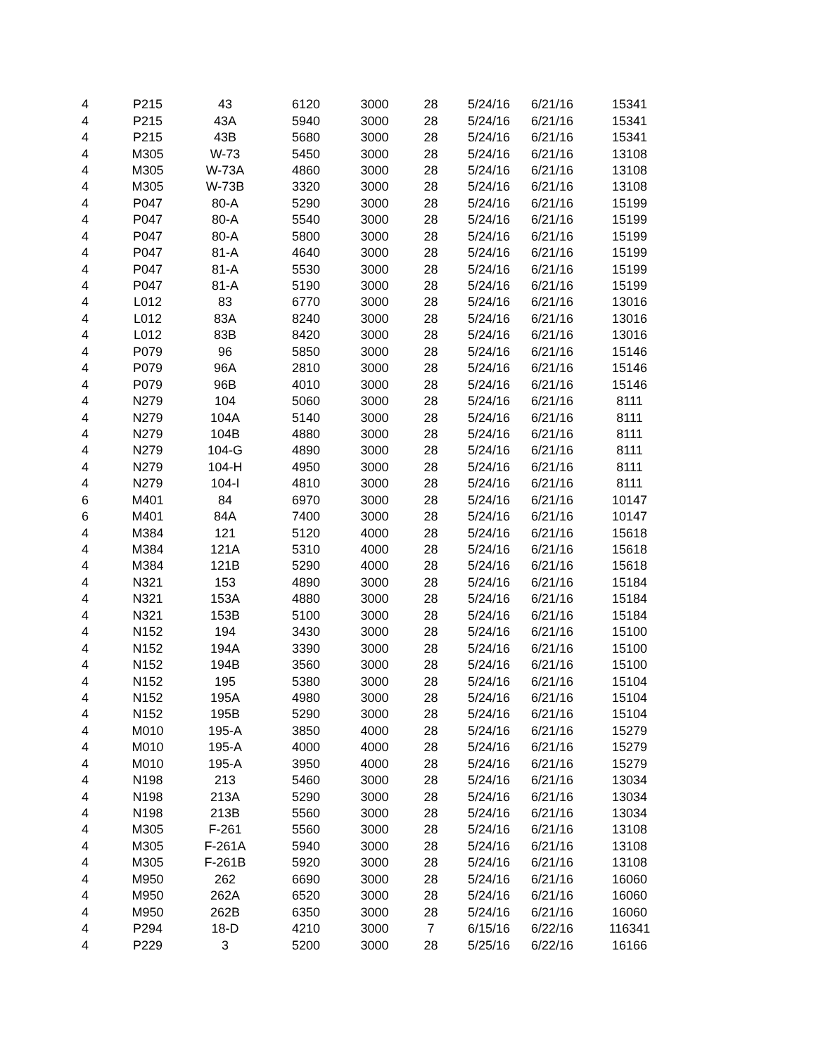| 4 | P215 | 43 | 6120 | 3000 | 28 | 5/24/16 | 6/21/16 | 15341 |
| 4 | P215 | 43A | 5940 | 3000 | 28 | 5/24/16 | 6/21/16 | 15341 |
| 4 | P215 | 43B | 5680 | 3000 | 28 | 5/24/16 | 6/21/16 | 15341 |
| 4 | M305 | W-73 | 5450 | 3000 | 28 | 5/24/16 | 6/21/16 | 13108 |
| 4 | M305 | W-73A | 4860 | 3000 | 28 | 5/24/16 | 6/21/16 | 13108 |
| 4 | M305 | W-73B | 3320 | 3000 | 28 | 5/24/16 | 6/21/16 | 13108 |
| 4 | P047 | 80-A | 5290 | 3000 | 28 | 5/24/16 | 6/21/16 | 15199 |
| 4 | P047 | 80-A | 5540 | 3000 | 28 | 5/24/16 | 6/21/16 | 15199 |
| 4 | P047 | 80-A | 5800 | 3000 | 28 | 5/24/16 | 6/21/16 | 15199 |
| 4 | P047 | 81-A | 4640 | 3000 | 28 | 5/24/16 | 6/21/16 | 15199 |
| 4 | P047 | 81-A | 5530 | 3000 | 28 | 5/24/16 | 6/21/16 | 15199 |
| 4 | P047 | 81-A | 5190 | 3000 | 28 | 5/24/16 | 6/21/16 | 15199 |
| 4 | L012 | 83 | 6770 | 3000 | 28 | 5/24/16 | 6/21/16 | 13016 |
| 4 | L012 | 83A | 8240 | 3000 | 28 | 5/24/16 | 6/21/16 | 13016 |
| 4 | L012 | 83B | 8420 | 3000 | 28 | 5/24/16 | 6/21/16 | 13016 |
| 4 | P079 | 96 | 5850 | 3000 | 28 | 5/24/16 | 6/21/16 | 15146 |
| 4 | P079 | 96A | 2810 | 3000 | 28 | 5/24/16 | 6/21/16 | 15146 |
| 4 | P079 | 96B | 4010 | 3000 | 28 | 5/24/16 | 6/21/16 | 15146 |
| 4 | N279 | 104 | 5060 | 3000 | 28 | 5/24/16 | 6/21/16 | 8111 |
| 4 | N279 | 104A | 5140 | 3000 | 28 | 5/24/16 | 6/21/16 | 8111 |
| 4 | N279 | 104B | 4880 | 3000 | 28 | 5/24/16 | 6/21/16 | 8111 |
| 4 | N279 | 104-G | 4890 | 3000 | 28 | 5/24/16 | 6/21/16 | 8111 |
| 4 | N279 | 104-H | 4950 | 3000 | 28 | 5/24/16 | 6/21/16 | 8111 |
| 4 | N279 | 104-I | 4810 | 3000 | 28 | 5/24/16 | 6/21/16 | 8111 |
| 6 | M401 | 84 | 6970 | 3000 | 28 | 5/24/16 | 6/21/16 | 10147 |
| 6 | M401 | 84A | 7400 | 3000 | 28 | 5/24/16 | 6/21/16 | 10147 |
| 4 | M384 | 121 | 5120 | 4000 | 28 | 5/24/16 | 6/21/16 | 15618 |
| 4 | M384 | 121A | 5310 | 4000 | 28 | 5/24/16 | 6/21/16 | 15618 |
| 4 | M384 | 121B | 5290 | 4000 | 28 | 5/24/16 | 6/21/16 | 15618 |
| 4 | N321 | 153 | 4890 | 3000 | 28 | 5/24/16 | 6/21/16 | 15184 |
| 4 | N321 | 153A | 4880 | 3000 | 28 | 5/24/16 | 6/21/16 | 15184 |
| 4 | N321 | 153B | 5100 | 3000 | 28 | 5/24/16 | 6/21/16 | 15184 |
| 4 | N152 | 194 | 3430 | 3000 | 28 | 5/24/16 | 6/21/16 | 15100 |
| 4 | N152 | 194A | 3390 | 3000 | 28 | 5/24/16 | 6/21/16 | 15100 |
| 4 | N152 | 194B | 3560 | 3000 | 28 | 5/24/16 | 6/21/16 | 15100 |
| 4 | N152 | 195 | 5380 | 3000 | 28 | 5/24/16 | 6/21/16 | 15104 |
| 4 | N152 | 195A | 4980 | 3000 | 28 | 5/24/16 | 6/21/16 | 15104 |
| 4 | N152 | 195B | 5290 | 3000 | 28 | 5/24/16 | 6/21/16 | 15104 |
| 4 | M010 | 195-A | 3850 | 4000 | 28 | 5/24/16 | 6/21/16 | 15279 |
| 4 | M010 | 195-A | 4000 | 4000 | 28 | 5/24/16 | 6/21/16 | 15279 |
| 4 | M010 | 195-A | 3950 | 4000 | 28 | 5/24/16 | 6/21/16 | 15279 |
| 4 | N198 | 213 | 5460 | 3000 | 28 | 5/24/16 | 6/21/16 | 13034 |
| 4 | N198 | 213A | 5290 | 3000 | 28 | 5/24/16 | 6/21/16 | 13034 |
| 4 | N198 | 213B | 5560 | 3000 | 28 | 5/24/16 | 6/21/16 | 13034 |
| 4 | M305 | F-261 | 5560 | 3000 | 28 | 5/24/16 | 6/21/16 | 13108 |
| 4 | M305 | F-261A | 5940 | 3000 | 28 | 5/24/16 | 6/21/16 | 13108 |
| 4 | M305 | F-261B | 5920 | 3000 | 28 | 5/24/16 | 6/21/16 | 13108 |
| 4 | M950 | 262 | 6690 | 3000 | 28 | 5/24/16 | 6/21/16 | 16060 |
| 4 | M950 | 262A | 6520 | 3000 | 28 | 5/24/16 | 6/21/16 | 16060 |
| 4 | M950 | 262B | 6350 | 3000 | 28 | 5/24/16 | 6/21/16 | 16060 |
| 4 | P294 | 18-D | 4210 | 3000 | 7 | 6/15/16 | 6/22/16 | 116341 |
| 4 | P229 | 3 | 5200 | 3000 | 28 | 5/25/16 | 6/22/16 | 16166 |